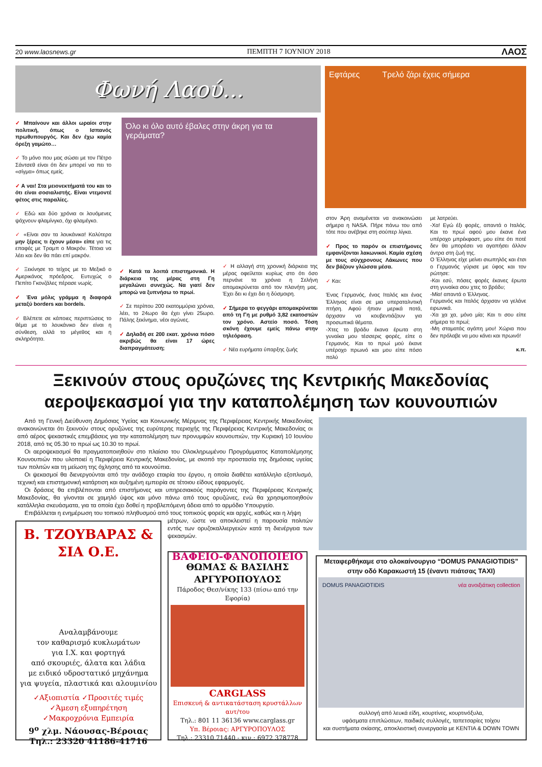20 www.laosnews.gr ΠΕΜΠΤΗ 7 ΙΟΥΝΙΟΥ 2018 ΛΑΟΣ
Φωνή Λαού...
✓ Μπαίνουν και άλλοι ωραίοι στην πολιτική, όπως ο Ισπανός πρωθυπουργός. Και δεν έχω καμία όρεξη γαμώτο…
✓ Το μόνο που μας σώσει με τον Πέτρο Σάντσεθ είναι ότι δεν μπορεί να πει το «σίγμα» όπως εμείς.
✓ Α ναι! Στα μειονεκτήματά του και το ότι είναι σοσιαλιστής. Είναι ντεμοντέ φέτος στις παραλίες.
✓ Εδώ και δύο χρόνια οι λουόμενες ψάχνουν φλαμίνγκο, όχι φλαμέγκο.
✓ «Είναι σαν τα λουκάνικα! Καλύτερα μην ξέρεις τι έχουν μέσα» είπε για τις επαφές με Τραμπ ο Μακρόν. Τέτοια να λέει και δεν θα πάει επί μακρόν.
✓ Ξεκίνησε το τείχος με το Μεξικό ο Αμερικάνος πρόεδρος. Ευτυχώς ο Πεπίτο Γκονζάλες πέρασε νωρίς.
✓ Ένα μόλις γράμμα η διαφορά μεταξύ borders και bordels.
✓ Βλέπετε σε κάποιες περιπτώσεις το θέμα με το λουκάνικο δεν είναι η σύνθεση, αλλά το μέγεθος και η σκληρότητα.
Όλο κι όλο αυτό έβαλες στην άκρη για τα γεράματα?
Εφτάρες Τρελό ζάρι έχεις σήμερα
✓ Κατά τα λοιπά επιστημονικά. Η διάρκεια της μέρας στη Γη μεγαλώνει συνεχώς. Να γιατί δεν μπορώ να ξυπνήσω το πρωί.
✓ Σε περίπου 200 εκατομμύρια χρόνια, λέει, το 24ωρο θα έχει γίνει 25ωρο. Πάλης ξεκίνημα, νέοι αγώνες.
✓ Δηλαδή σε 200 εκατ. χρόνια πόσο ακριβώς θα είναι 17 ώρες διαπραγμάτευση;
✓ Η αλλαγή στη χρονική διάρκεια της μέρας οφείλεται κυρίως στο ότι όσο περνάνε τα χρόνια η Σελήνη απομακρύνεται από τον πλανήτη μας. Έχει δει κι έχει δει η δύσμοιρη.
✓ Σήμερα το φεγγάρι απομακρύνεται από τη Γη με ρυθμό 3,82 εκατοστών τον χρόνο. Αστείο ποσό. Τόση σκόνη έχουμε εμείς πάνω στην τηλεόραση.
✓ Νέα ευρήματα ύπαρξης ζωής
στον Άρη αναμένεται να ανακοινώσει σήμερα η NASA. Πήρε πάνω του από τότε που ανέβηκε στη σούπερ λίγκα.
✓ Προς το παρόν οι επιστήμονες εμφανίζονται λακωνικοί. Καμία σχέση με τους σύγχρονους Λάκωνες που δεν βάζουν γλώσσα μέσα.
✓ Και:
Ένας Γερμανός, ένας Ιταλός και ένας Έλληνας είναι σε μια υπεραταλντική πτήση. Αφού ήπιαν μερικά ποτά, άρχισαν να κουβεντιάζουν για προσωπικά θέματα.
-Χτες το βράδυ έκανα έρωτα στη γυναίκα μου τέσσερις φορές, είπε ο Γερμανός. Και το πρωί μού έκανε υπέροχο πρωινό και μου είπε πόσο πολύ
με λατρεύει.
-Χα! Εγώ έξι φορές, απαντά ο Ιταλός. Και το πρωί αφού μου έκανε ένα υπέροχο μπρέκφαστ, μου είπε ότι ποτέ δεν θα μπορέσει να αγαπήσει άλλον άντρα στη ζωή της.
Ο Έλληνας είχε μείνει σιωπηλός και έτσι ο Γερμανός γύρισε με ύφος και τον ρώτησε:
-Και εσύ, πόσες φορές έκανες έρωτα στη γυναίκα σου χτες το βράδυ;
-Μία! απαντά ο Έλληνας.
Γερμανός και Ιταλός άρχισαν να γελάνε ειρωνικά.
-Χα χα χα, μόνο μία; Και τι σου είπε σήμερα το πρωί;
-Μη σταματάς αγάπη μου! Χώρια που δεν πρόλαβε να μου κάνει και πρωινό!
κ.π.
Ξεκινούν στους ορυζώνες της Κεντρικής Μακεδονίας αεροψεκασμοί για την καταπολέμηση των κουνουπιών
Από τη Γενική Διεύθυνση Δημόσιας Υγείας και Κοινωνικής Μέριμνας της Περιφέρειας Κεντρικής Μακεδονίας ανακοινώνεται ότι ξεκινούν στους ορυζώνες της ευρύτερης περιοχής της Περιφέρειας Κεντρικής Μακεδονίας οι από αέρος ψεκαστικές επεμβάσεις για την καταπολέμηση των προνυμφών κουνουπιών, την Κυριακή 10 Ιουνίου 2018, από τις 05.30 το πρωί ως 10.30 το πρωί.
Οι αεροψεκασμοί θα πραγματοποιηθούν στο πλαίσιο του Ολοκληρωμένου Προγράμματος Καταπολέμησης Κουνουπιών που υλοποιεί η Περιφέρεια Κεντρικής Μακεδονίας, με σκοπό την προστασία της δημόσιας υγείας των πολιτών και τη μείωση της όχλησης από τα κουνούπια.
Οι ψεκασμοί θα διενεργούνται από την ανάδοχο εταιρία του έργου, η οποία διαθέτει κατάλληλο εξοπλισμό, τεχνική και επιστημονική κατάρτιση και αυξημένη εμπειρία σε τέτοιου είδους εφαρμογές.
Οι δράσεις θα επιβλέπονται από επιστήμονες και υπηρεσιακούς παράγοντες της Περιφέρειας Κεντρικής Μακεδονίας, θα γίνονται σε χαμηλό ύψος και μόνο πάνω από τους ορυζώνες, ενώ θα χρησιμοποιηθούν κατάλληλα σκευάσματα, για τα οποία έχει δοθεί η προβλεπόμενη άδεια από το αρμόδιο Υπουργείο.
Επιβάλλεται η ενημέρωση του τοπικού πληθυσμού από τους τοπικούς φορείς και αρχές, καθώς και η λήψη
μέτρων, ώστε να αποκλειστεί η παρουσία πολιτών εντός των ορυζοκαλλιεργειών κατά τη διενέργεια των ψεκασμών.
Β. ΤΖΟΥΒΑΡΑΣ & ΣΙΑ Ο.Ε.
Αναλαμβάνουμε
τον καθαρισμό κυκλωμάτων
για Ι.Χ. και φορτηγά
από σκουριές, άλατα και λάδια
με ειδικό υδροστατικό μηχάνημα
για ψυγεία, πλαστικά και αλουμινίου
✓Αξιοπιστία ✓Προσιτές τιμές
✓Άμεση εξυπηρέτηση
✓Μακροχρόνια Εμπειρία
9<sup>ο</sup> χλμ. Νάουσας-Βέροιας
Τηλ.: 23320 41186-41716
ΒΑΦΕΙΟ-ΦΑΝΟΠΟΙΕΙΟ
ΘΩΜΑΣ & ΒΑΣΙΛΗΣ
ΑΡΓΥΡΟΠΟΥΛΟΣ
Πάροδος Θεσ/νίκης 133 (πίσω από την Εφορία)
CARGLASS
Επισκευή & αντικατάσταση κρυστάλλων αυτ/του
Τηλ.: 801 11 36136 www.carglass.gr
Υπ. Βέροιας: ΑΡΓΥΡΟΠΟΥΛΟΣ
Τηλ.: 23310 71440 - κιν.: 6972 378778
Μεταφερθήκαμε στο ολοκαίνουργιο “DOMUS PANAGIOTIDIS”
στην οδό Καρακωστή 15 (έναντι πιάτσας ΤΑΧΙ)
DOMUS PANAGIOTIDIS νέα ανοιξιάτικη collection
συλλογή από λευκά είδη, κουρτίνες, κουρτινόξυλα,
υφάσματα επιπλώσεων, παιδικές συλλογές, ταπετσαρίες τοίχου
και συστήματα σκίασης, αποκλειστική συνεργασία με KENTIA & DOWN TOWN